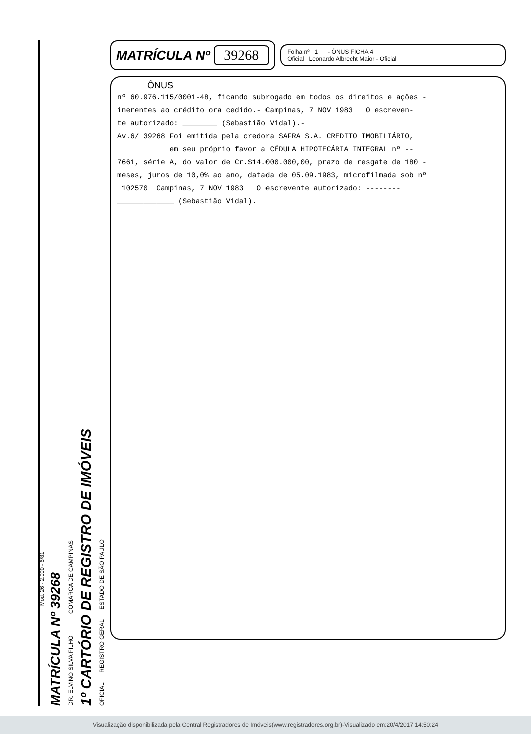Mod. 26 - 2.000 - 6/81
MATRÍCULA Nº 39268
DR. ELVINO SILVA FILHO COMARCA DE CAMPINAS
1º CARTÓRIO DE REGISTRO DE IMÓVEIS
OFICIAL REGISTRO GERAL ESTADO DE SÃO PAULO
MATRÍCULA Nº 39268
Folha nº 1 - ÔNUS FICHA 4
Oficial Leonardo Albrecht Maior - Oficial
ÔNUS
nº 60.976.115/0001-48, ficando subrogado em todos os direitos e ações - inerentes ao crédito ora cedido.- Campinas, 7 NOV 1983 O escreven- te autorizado: ________ (Sebastião Vidal).- Av.6/ 39268 Foi emitida pela credora SAFRA S.A. CREDITO IMOBILIÁRIO, em seu próprio favor a CÉDULA HIPOTECÁRIA INTEGRAL nº -- 7661, série A, do valor de Cr.$14.000.000,00, prazo de resgate de 180 - meses, juros de 10,0% ao ano, datada de 05.09.1983, microfilmada sob nº 102570 Campinas, 7 NOV 1983 O escrevente autorizado: -------- _____________ (Sebastião Vidal).
Visualização disponibilizada pela Central Registradores de Imóveis(www.registradores.org.br)-Visualizado em:20/4/2017 14:50:24